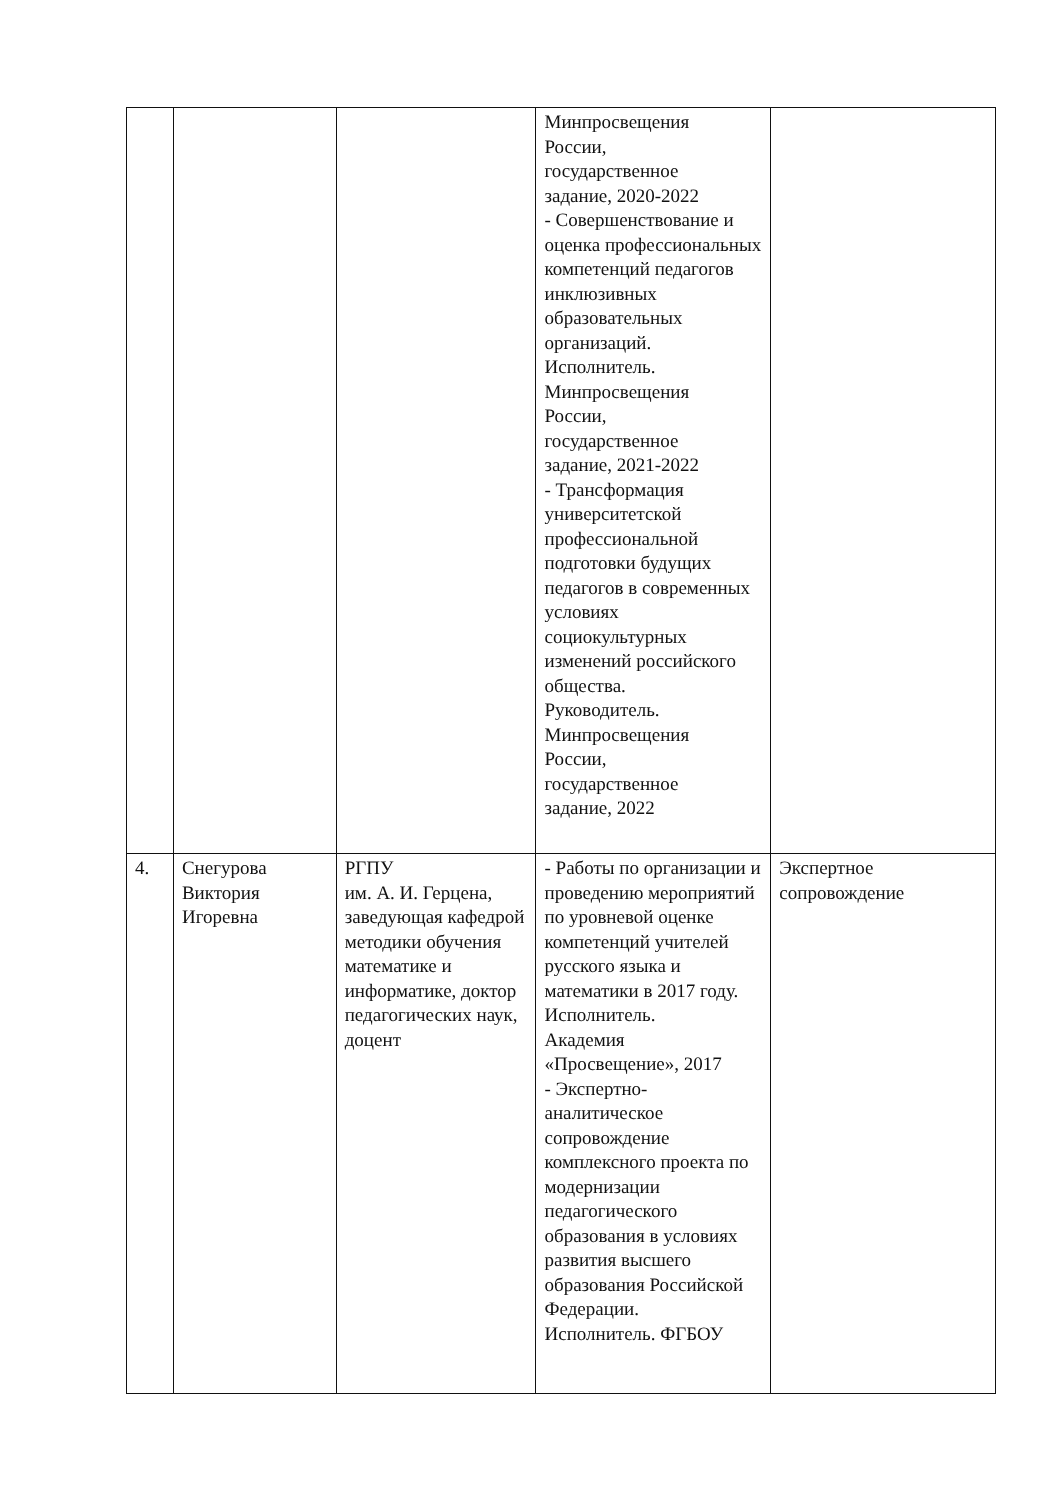| | | | Минпросвещения России, государственное задание, 2020-2022 - Совершенствование и оценка профессиональных компетенций педагогов инклюзивных образовательных организаций. Исполнитель. Минпросвещения России, государственное задание, 2021-2022 - Трансформация университетской профессиональной подготовки будущих педагогов в современных условиях социокультурных изменений российского общества. Руководитель. Минпросвещения России, государственное задание, 2022 | |
| 4. | Снегурова Виктория Игоревна | РГПУ им. А. И. Герцена, заведующая кафедрой методики обучения математике и информатике, доктор педагогических наук, доцент | - Работы по организации и проведению мероприятий по уровневой оценке компетенций учителей русского языка и математики в 2017 году. Исполнитель. Академия «Просвещение», 2017 - Экспертно-аналитическое сопровождение комплексного проекта по модернизации педагогического образования в условиях развития высшего образования Российской Федерации. Исполнитель. ФГБОУ | Экспертное сопровождение |